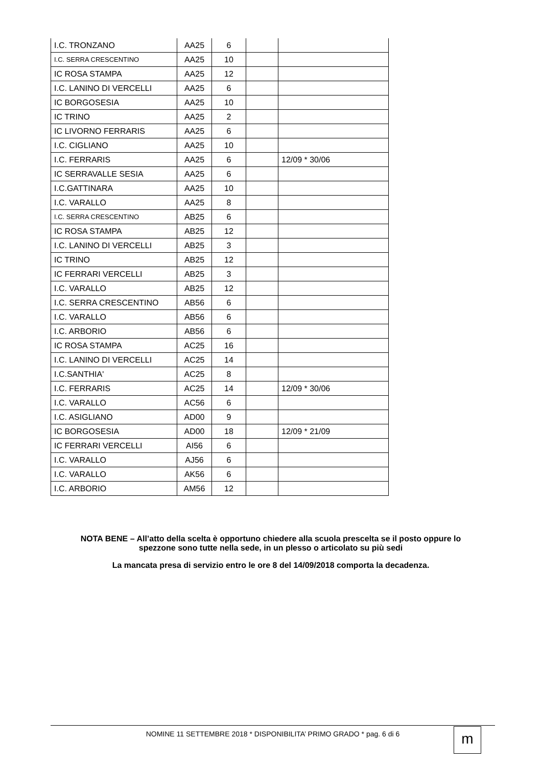| I.C. TRONZANO | AA25 | 6 | | |
| I.C. SERRA CRESCENTINO | AA25 | 10 | | |
| IC ROSA STAMPA | AA25 | 12 | | |
| I.C. LANINO DI VERCELLI | AA25 | 6 | | |
| IC BORGOSESIA | AA25 | 10 | | |
| IC TRINO | AA25 | 2 | | |
| IC LIVORNO FERRARIS | AA25 | 6 | | |
| I.C. CIGLIANO | AA25 | 10 | | |
| I.C. FERRARIS | AA25 | 6 | | 12/09 * 30/06 |
| IC SERRAVALLE SESIA | AA25 | 6 | | |
| I.C.GATTINARA | AA25 | 10 | | |
| I.C. VARALLO | AA25 | 8 | | |
| I.C. SERRA CRESCENTINO | AB25 | 6 | | |
| IC ROSA STAMPA | AB25 | 12 | | |
| I.C. LANINO DI VERCELLI | AB25 | 3 | | |
| IC TRINO | AB25 | 12 | | |
| IC FERRARI VERCELLI | AB25 | 3 | | |
| I.C. VARALLO | AB25 | 12 | | |
| I.C. SERRA CRESCENTINO | AB56 | 6 | | |
| I.C. VARALLO | AB56 | 6 | | |
| I.C. ARBORIO | AB56 | 6 | | |
| IC ROSA STAMPA | AC25 | 16 | | |
| I.C. LANINO DI VERCELLI | AC25 | 14 | | |
| I.C.SANTHIA' | AC25 | 8 | | |
| I.C. FERRARIS | AC25 | 14 | | 12/09 * 30/06 |
| I.C. VARALLO | AC56 | 6 | | |
| I.C. ASIGLIANO | AD00 | 9 | | |
| IC BORGOSESIA | AD00 | 18 | | 12/09 * 21/09 |
| IC FERRARI VERCELLI | AI56 | 6 | | |
| I.C. VARALLO | AJ56 | 6 | | |
| I.C. VARALLO | AK56 | 6 | | |
| I.C. ARBORIO | AM56 | 12 | | |
NOTA BENE – All’atto della scelta è opportuno chiedere alla scuola prescelta se il posto oppure lo spezzone sono tutte nella sede, in un plesso o articolato su più sedi
La mancata presa di servizio entro le ore 8 del 14/09/2018 comporta la decadenza.
NOMINE 11 SETTEMBRE 2018 * DISPONIBILITA’ PRIMO GRADO * pag. 6 di 6 m